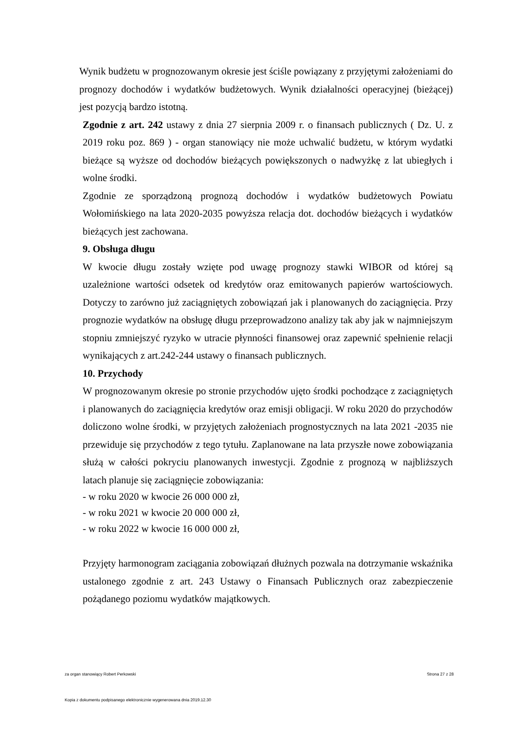Wynik budżetu w prognozowanym okresie jest ściśle powiązany z przyjętymi założeniami do prognozy dochodów i wydatków budżetowych. Wynik działalności operacyjnej (bieżącej) jest pozycją bardzo istotną.
Zgodnie z art. 242 ustawy z dnia 27 sierpnia 2009 r. o finansach publicznych ( Dz. U. z 2019 roku poz. 869 ) - organ stanowiący nie może uchwalić budżetu, w którym wydatki bieżące są wyższe od dochodów bieżących powiększonych o nadwyżkę z lat ubiegłych i wolne środki.
Zgodnie ze sporządzoną prognozą dochodów i wydatków budżetowych Powiatu Wołomińskiego na lata 2020-2035 powyższa relacja dot. dochodów bieżących i wydatków bieżących jest zachowana.
9. Obsługa długu
W kwocie długu zostały wzięte pod uwagę prognozy stawki WIBOR od której są uzależnione wartości odsetek od kredytów oraz emitowanych papierów wartościowych. Dotyczy to zarówno już zaciągniętych zobowiązań jak i planowanych do zaciągnięcia. Przy prognozie wydatków na obsługę długu przeprowadzono analizy tak aby jak w najmniejszym stopniu zmniejszyć ryzyko w utracie płynności finansowej oraz zapewnić spełnienie relacji wynikających z art.242-244 ustawy o finansach publicznych.
10. Przychody
W prognozowanym okresie po stronie przychodów ujęto środki pochodzące z zaciągniętych i planowanych do zaciągnięcia kredytów oraz emisji obligacji. W roku 2020 do przychodów doliczono wolne środki, w przyjętych założeniach prognostycznych na lata 2021 -2035 nie przewiduje się przychodów z tego tytułu. Zaplanowane na lata przyszłe nowe zobowiązania służą w całości pokryciu planowanych inwestycji. Zgodnie z prognozą w najbliższych latach planuje się zaciągnięcie zobowiązania:
- w roku 2020 w kwocie 26 000 000 zł,
- w roku 2021 w kwocie 20 000 000 zł,
- w roku 2022 w kwocie 16 000 000 zł,
Przyjęty harmonogram zaciągania zobowiązań dłużnych pozwala na dotrzymanie wskaźnika ustalonego zgodnie z art. 243 Ustawy o Finansach Publicznych oraz zabezpieczenie pożądanego poziomu wydatków majątkowych.
za organ stanowiący Robert Perkowski Strona 27 z 28
Kopia z dokumentu podpisanego elektronicznie wygenerowana dnia 2019.12.30